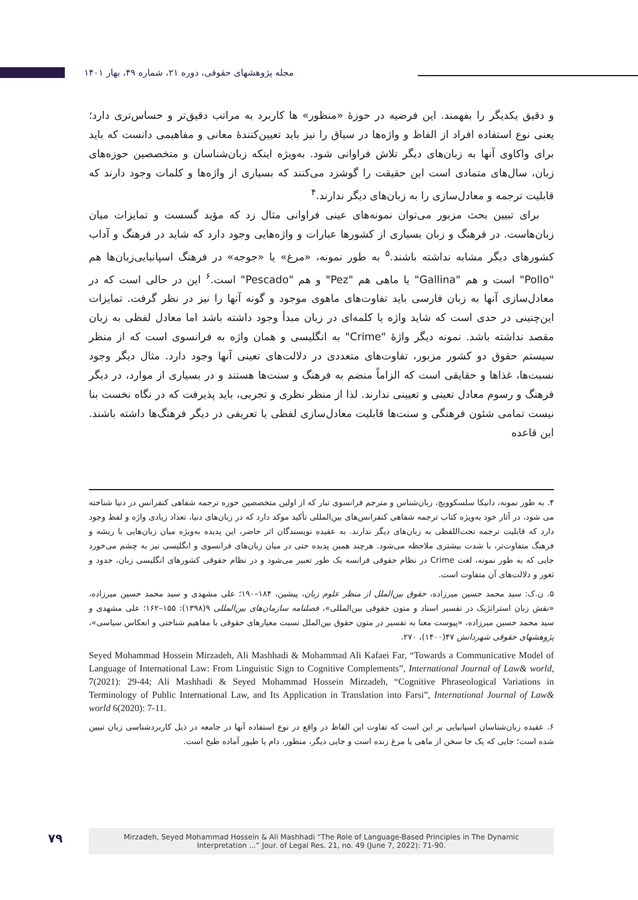مجله پژوهشهای حقوقی، دوره ۲۱، شماره ۴۹، بهار ۱۴۰۱
و دقیق یکدیگر را بفهمند. این فرضیه در حوزهٔ «منظور» ها کاربرد به مراتب دقیق‌تر و حساس‌تری دارد؛ یعنی نوع استفاده افراد از الفاظ و واژه‌ها در سیاق را نیز باید تعیین‌کنندهٔ معانی و مفاهیمی دانست که باید برای واکاوی آنها به زبان‌های دیگر تلاش فراوانی شود. به‌ویژه اینکه زبان‌شناسان و متخصصین حوزه‌های زبان، سال‌های متمادی است این حقیقت را گوشزد می‌کنند که بسیاری از واژه‌ها و کلمات وجود دارند که قابلیت ترجمه و معادل‌سازی را به زبان‌های دیگر ندارند.<sup>۴</sup>
برای تبیین بحث مزبور می‌توان نمونه‌های عینی فراوانی مثال زد که مؤید گسست و تمایزات میان زبان‌هاست. در فرهنگ و زبان بسیاری از کشورها عبارات و واژه‌هایی وجود دارد که شاید در فرهنگ و آداب کشورهای دیگر مشابه نداشته باشند.<sup>۵</sup> به طور نمونه، «مرغ» یا «جوجه» در فرهنگ اسپانیایی‌زبان‌ها هم "Pollo" است و هم "Gallina" یا ماهی هم "Pez" و هم "Pescado" است.<sup>۶</sup> این در حالی است که در معادل‌سازی آنها به زبان فارسی باید تفاوت‌های ماهوی موجود و گونه آنها را نیز در نظر گرفت. تمایزات این‌چنینی در حدی است که شاید واژه یا کلمه‌ای در زبان مبدأ وجود داشته باشد اما معادل لفظی به زبان مقصد نداشته باشد. نمونه دیگر واژهٔ "Crime" به انگلیسی و همان واژه به فرانسوی است که از منظر سیستم حقوق دو کشور مزبور، تفاوت‌های متعددی در دلالت‌های تعینی آنها وجود دارد. مثال دیگر وجود نسبت‌ها، غذاها و حقایقی است که الزاماً منضم به فرهنگ و سنت‌ها هستند و در بسیاری از موارد، در دیگر فرهنگ و رسوم معادل تعینی و تعیینی ندارند. لذا از منظر نظری و تجربی، باید پذیرفت که در نگاه نخست بنا نیست تمامی شئون فرهنگی و سنت‌ها قابلیت معادل‌سازی لفظی یا تعریفی در دیگر فرهنگ‌ها داشته باشند. این قاعده
۴. به طور نمونه، دانیکا سلسکوویچ، زبان‌شناس و مترجم فرانسوی تبار که از اولین متخصصین حوزه ترجمه شفاهی کنفرانس در دنیا شناخته می شود، در آثار خود به‌ویژه کتاب ترجمه شفاهی کنفرانس‌های بین‌المللی تأکید موکد دارد که در زبان‌های دنیا، تعداد زیادی واژه و لفظ وجود دارد که قابلیت ترجمه تحت‌اللفظی به زبان‌های دیگر ندارند. به عقیده نویسندگان اثر حاضر، این پدیده به‌ویژه میان زبان‌هایی با ریشه و فرهنگ متفاوت‌تر، با شدت بیشتری ملاحظه می‌شود. هرچند همین پدیده حتی در میان زبان‌های فرانسوی و انگلیسی نیز به چشم می‌خورد جایی که به طور نمونه، لغت Crime در نظام حقوقی فرانسه یک طور تعبیر می‌شود و در نظام حقوقی کشورهای انگلیسی زبان، حدود و ثغور و دلالت‌های آن متفاوت است.
۵. ن.ک: سید محمد حسین میرزاده، حقوق بین‌الملل از منظر علوم زبان، پیشین، ۱۸۴–۱۹۰؛ علی مشهدی و سید محمد حسین میرزاده، «نقش زبان استراتژیک در تفسیر اسناد و متون حقوقی بین‌المللی»، فصلنامه سازمان‌های بین‌المللی ۹(۱۳۹۸): ۱۵۵–۱۶۲؛ علی مشهدی و سید محمد حسین میرزاده، «پیوست معنا به تفسیر در متون حقوق بین‌الملل نسبت معیارهای حقوقی با مفاهیم شناختی و انعکاس سیاسی»، پژوهشهای حقوقی شهردانش ۴۷(۱۴۰۰)، ۲۷۰.
Seyed Mohammad Hossein Mirzadeh, Ali Mashhadi & Mohammad Ali Kafaei Far, “Towards a Communicative Model of Language of International Law: From Linguistic Sign to Cognitive Complements”, International Journal of Law& world, 7(2021): 29-44; Ali Mashhadi & Seyed Mohammad Hossein Mirzadeh, “Cognitive Phraseological Variations in Terminology of Public International Law, and Its Application in Translation into Farsi”, International Journal of Law& world 6(2020): 7-11.
۶. عقیده زبان‌شناسان اسپانیایی بر این است که تفاوت این الفاظ در واقع در نوع استفاده آنها در جامعه در ذیل کاربردشناسی زبان تبیین شده است؛ جایی که یک جا سخن از ماهی یا مرغ زنده است و جایی دیگر، منظور، دام یا طیور آماده طبخ است.
۷۹
Mirzadeh, Seyed Mohammad Hossein & Ali Mashhadi “The Role of Language-Based Principles in The Dynamic
Interpretation ...” Jour. of Legal Res. 21, no. 49 (June 7, 2022): 71-90.